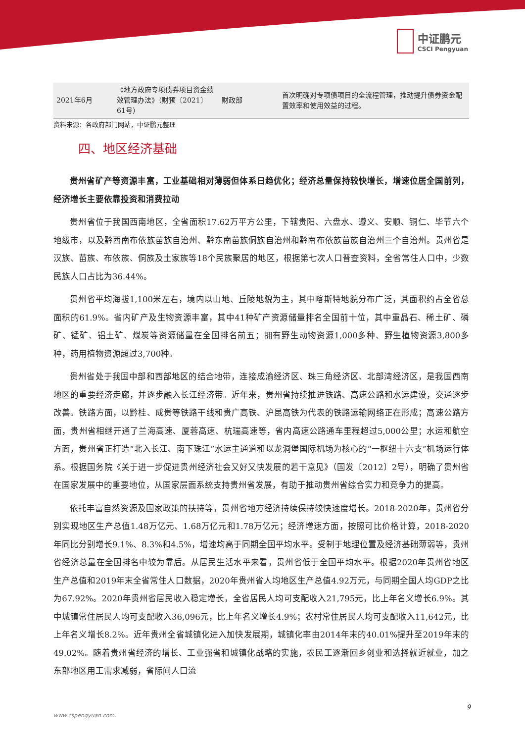中证鹏元
CSCI Pengyuan
| 2021年6月 | 《地方政府专项债券项目资金绩效管理办法》（财预〔2021〕61号） | 财政部 | 首次明确对专项债项目的全流程管理，推动提升债券资金配置效率和使用效益的过程。 |
资料来源：各政府部门网站，中证鹏元整理
四、地区经济基础
贵州省矿产等资源丰富，工业基础相对薄弱但体系日趋优化；经济总量保持较快增长，增速位居全国前列，经济增长主要依靠投资和消费拉动
贵州省位于我国西南地区，全省面积17.62万平方公里，下辖贵阳、六盘水、遵义、安顺、铜仁、毕节六个地级市，以及黔西南布依族苗族自治州、黔东南苗族侗族自治州和黔南布依族苗族自治州三个自治州。贵州省是汉族、苗族、布依族、侗族及土家族等18个民族聚居的地区，根据第七次人口普查资料，全省常住人口中，少数民族人口占比为36.44%。
贵州省平均海拔1,100米左右，境内以山地、丘陵地貌为主，其中喀斯特地貌分布广泛，其面积约占全省总面积的61.9%。省内矿产及生物资源丰富，其中41种矿产资源储量排名全国前十位，其中重晶石、稀土矿、磷矿、锰矿、铝土矿、煤炭等资源储量在全国排名前五；拥有野生动物资源1,000多种、野生植物资源3,800多种，药用植物资源超过3,700种。
贵州省处于我国中部和西部地区的结合地带，连接成渝经济区、珠三角经济区、北部湾经济区，是我国西南地区的重要经济走廊，并逐步融入长江经济带。近年来，贵州省持续推进铁路、高速公路和水运建设，交通逐步改善。铁路方面，以黔桂、成贵等铁路干线和贵广高铁、沪昆高铁为代表的铁路运输网络正在形成；高速公路方面，贵州省相继开通了兰海高速、厦蓉高速、杭瑞高速等，省内高速公路通车里程超过5,000公里；水运和航空方面，贵州省正打造“北入长江、南下珠江”水运主通道和以龙洞堡国际机场为核心的“一枢纽十六支”机场运行体系。根据国务院《关于进一步促进贵州经济社会又好又快发展的若干意见》（国发〔2012〕2号），明确了贵州省在国家发展中的重要地位，从国家层面系统支持贵州省发展，有助于推动贵州省综合实力和竞争力的提高。
依托丰富自然资源及国家政策的扶持等，贵州省地方经济持续保持较快速度增长。2018-2020年，贵州省分别实现地区生产总值1.48万亿元、1.68万亿元和1.78万亿元；经济增速方面，按照可比价格计算，2018-2020年同比分别增长9.1%、8.3%和4.5%，增速均高于同期全国平均水平。受制于地理位置及经济基础薄弱等，贵州省经济总量在全国排名中较为靠后。从居民生活水平来看，贵州省低于全国平均水平。根据2020年贵州省地区生产总值和2019年末全省常住人口数据，2020年贵州省人均地区生产总值4.92万元，与同期全国人均GDP之比为67.92%。2020年贵州省居民收入稳定增长，全省居民人均可支配收入21,795元，比上年名义增长6.9%。其中城镇常住居民人均可支配收入36,096元，比上年名义增长4.9%；农村常住居民人均可支配收入11,642元，比上年名义增长8.2%。近年贵州全省城镇化进入加快发展期，城镇化率由2014年末的40.01%提升至2019年末的49.02%。随着贵州省经济的增长、工业强省和城镇化战略的实施，农民工逐渐回乡创业和选择就近就业，加之东部地区用工需求减弱，省际间人口流
9
www.cspengyuan.com.